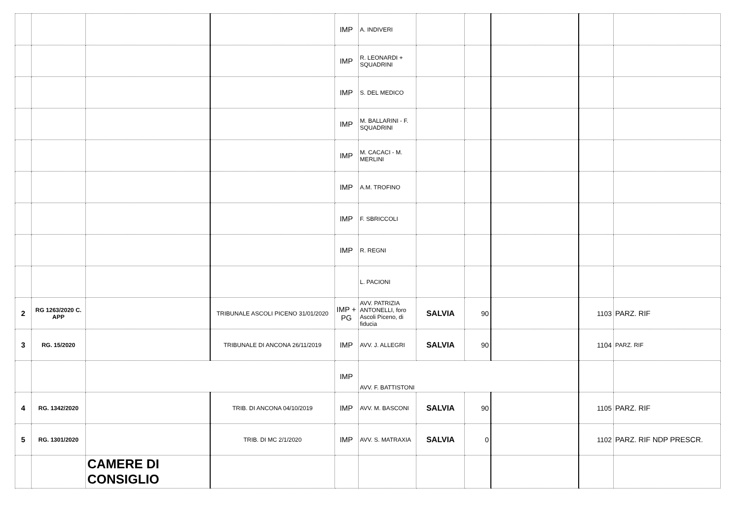| | | | | IMP | A. INDIVERI | | | | | |
| | | | | IMP | R. LEONARDI + SQUADRINI | | | | | |
| | | | | IMP | S. DEL MEDICO | | | | | |
| | | | | IMP | M. BALLARINI - F. SQUADRINI | | | | | |
| | | | | IMP | M. CACACI - M. MERLINI | | | | | |
| | | | | IMP | A.M. TROFINO | | | | | |
| | | | | IMP | F. SBRICCOLI | | | | | |
| | | | | IMP | R. REGNI | | | | | |
| | | | | | L. PACIONI | | | | | |
| 2 | RG 1263/2020 C. APP | | TRIBUNALE ASCOLI PICENO 31/01/2020 | IMP + PG | AVV. PATRIZIA ANTONELLI, foro Ascoli Piceno, di fiducia | SALVIA | 90 | | 1103 | PARZ. RIF |
| 3 | RG. 15/2020 | | TRIBUNALE DI ANCONA 26/11/2019 | IMP | AVV. J. ALLEGRI | SALVIA | 90 | | 1104 | PARZ. RIF |
| | | | | IMP | AVV. F. BATTISTONI | | | | | |
| 4 | RG. 1342/2020 | | TRIB. DI ANCONA 04/10/2019 | IMP | AVV. M. BASCONI | SALVIA | 90 | | 1105 | PARZ. RIF |
| 5 | RG. 1301/2020 | | TRIB. DI MC 2/1/2020 | IMP | AVV. S. MATRAXIA | SALVIA | 0 | | 1102 | PARZ. RIF NDP PRESCR. |
| | | CAMERE DI CONSIGLIO | | | | | | | | |